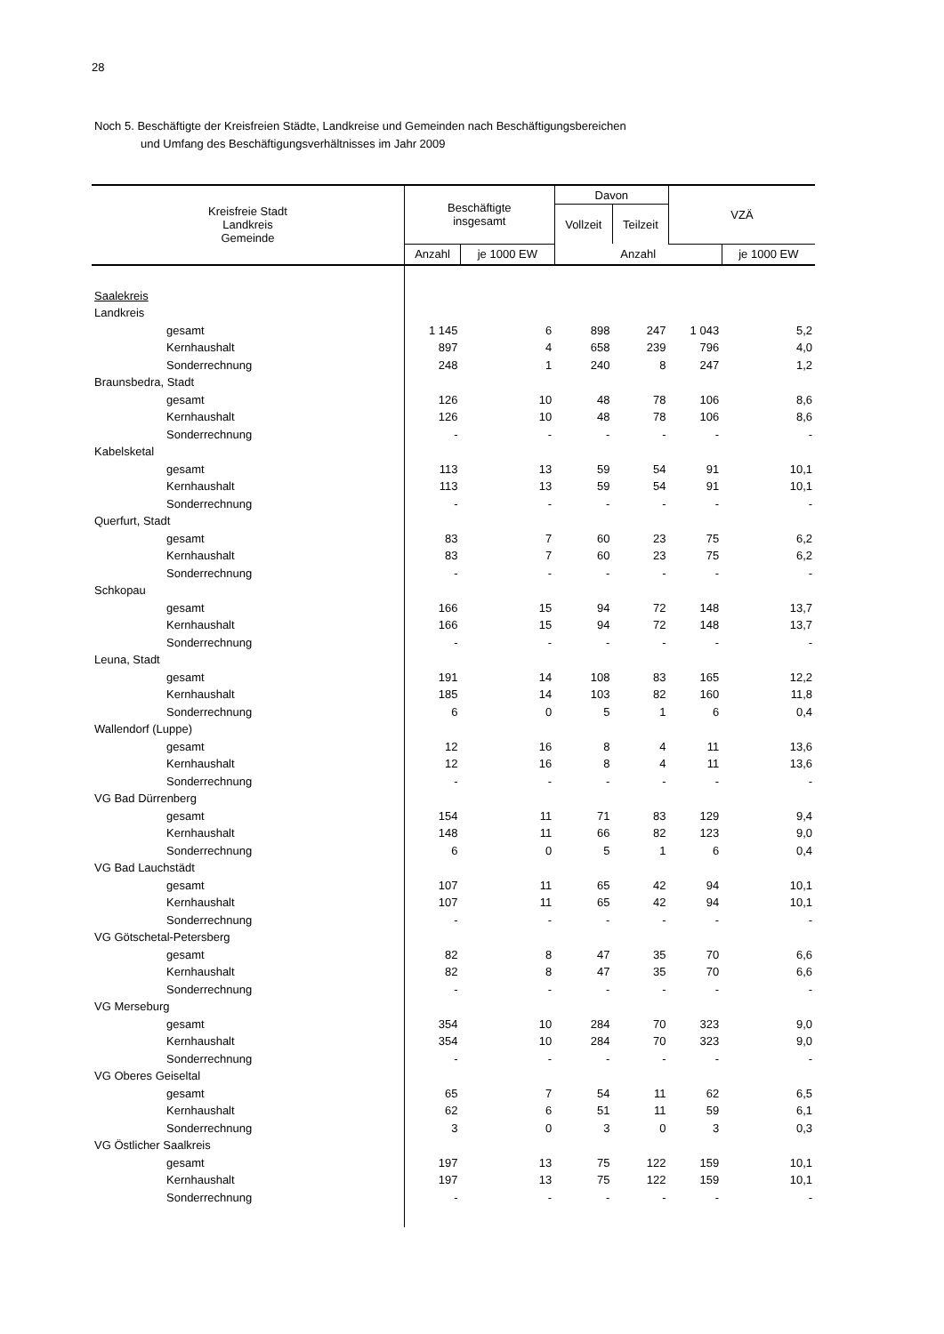28
Noch 5. Beschäftigte der Kreisfreien Städte, Landkreise und Gemeinden nach Beschäftigungsbereichen
und Umfang des Beschäftigungsverhältnisses im Jahr 2009
| Kreisfreie Stadt Landkreis Gemeinde | Beschäftigte insgesamt | | Davon | | VZÄ | |
| --- | --- | --- | --- | --- | --- | --- |
| | | | Vollzeit | Teilzeit | | |
| | Anzahl | je 1000 EW | Anzahl | | | je 1000 EW |
| Saalekreis | | | | | | |
| Landkreis | | | | | | |
| gesamt | 1 145 | 6 | 898 | 247 | 1 043 | 5,2 |
| Kernhaushalt | 897 | 4 | 658 | 239 | 796 | 4,0 |
| Sonderrechnung | 248 | 1 | 240 | 8 | 247 | 1,2 |
| Braunsbedra, Stadt | | | | | | |
| gesamt | 126 | 10 | 48 | 78 | 106 | 8,6 |
| Kernhaushalt | 126 | 10 | 48 | 78 | 106 | 8,6 |
| Sonderrechnung | - | - | - | - | - | - |
| Kabelsketal | | | | | | |
| gesamt | 113 | 13 | 59 | 54 | 91 | 10,1 |
| Kernhaushalt | 113 | 13 | 59 | 54 | 91 | 10,1 |
| Sonderrechnung | - | - | - | - | - | - |
| Querfurt, Stadt | | | | | | |
| gesamt | 83 | 7 | 60 | 23 | 75 | 6,2 |
| Kernhaushalt | 83 | 7 | 60 | 23 | 75 | 6,2 |
| Sonderrechnung | - | - | - | - | - | - |
| Schkopau | | | | | | |
| gesamt | 166 | 15 | 94 | 72 | 148 | 13,7 |
| Kernhaushalt | 166 | 15 | 94 | 72 | 148 | 13,7 |
| Sonderrechnung | - | - | - | - | - | - |
| Leuna, Stadt | | | | | | |
| gesamt | 191 | 14 | 108 | 83 | 165 | 12,2 |
| Kernhaushalt | 185 | 14 | 103 | 82 | 160 | 11,8 |
| Sonderrechnung | 6 | 0 | 5 | 1 | 6 | 0,4 |
| Wallendorf (Luppe) | | | | | | |
| gesamt | 12 | 16 | 8 | 4 | 11 | 13,6 |
| Kernhaushalt | 12 | 16 | 8 | 4 | 11 | 13,6 |
| Sonderrechnung | - | - | - | - | - | - |
| VG Bad Dürrenberg | | | | | | |
| gesamt | 154 | 11 | 71 | 83 | 129 | 9,4 |
| Kernhaushalt | 148 | 11 | 66 | 82 | 123 | 9,0 |
| Sonderrechnung | 6 | 0 | 5 | 1 | 6 | 0,4 |
| VG Bad Lauchstädt | | | | | | |
| gesamt | 107 | 11 | 65 | 42 | 94 | 10,1 |
| Kernhaushalt | 107 | 11 | 65 | 42 | 94 | 10,1 |
| Sonderrechnung | - | - | - | - | - | - |
| VG Götschetal-Petersberg | | | | | | |
| gesamt | 82 | 8 | 47 | 35 | 70 | 6,6 |
| Kernhaushalt | 82 | 8 | 47 | 35 | 70 | 6,6 |
| Sonderrechnung | - | - | - | - | - | - |
| VG Merseburg | | | | | | |
| gesamt | 354 | 10 | 284 | 70 | 323 | 9,0 |
| Kernhaushalt | 354 | 10 | 284 | 70 | 323 | 9,0 |
| Sonderrechnung | - | - | - | - | - | - |
| VG Oberes Geiseltal | | | | | | |
| gesamt | 65 | 7 | 54 | 11 | 62 | 6,5 |
| Kernhaushalt | 62 | 6 | 51 | 11 | 59 | 6,1 |
| Sonderrechnung | 3 | 0 | 3 | 0 | 3 | 0,3 |
| VG Östlicher Saalkreis | | | | | | |
| gesamt | 197 | 13 | 75 | 122 | 159 | 10,1 |
| Kernhaushalt | 197 | 13 | 75 | 122 | 159 | 10,1 |
| Sonderrechnung | - | - | - | - | - | - |